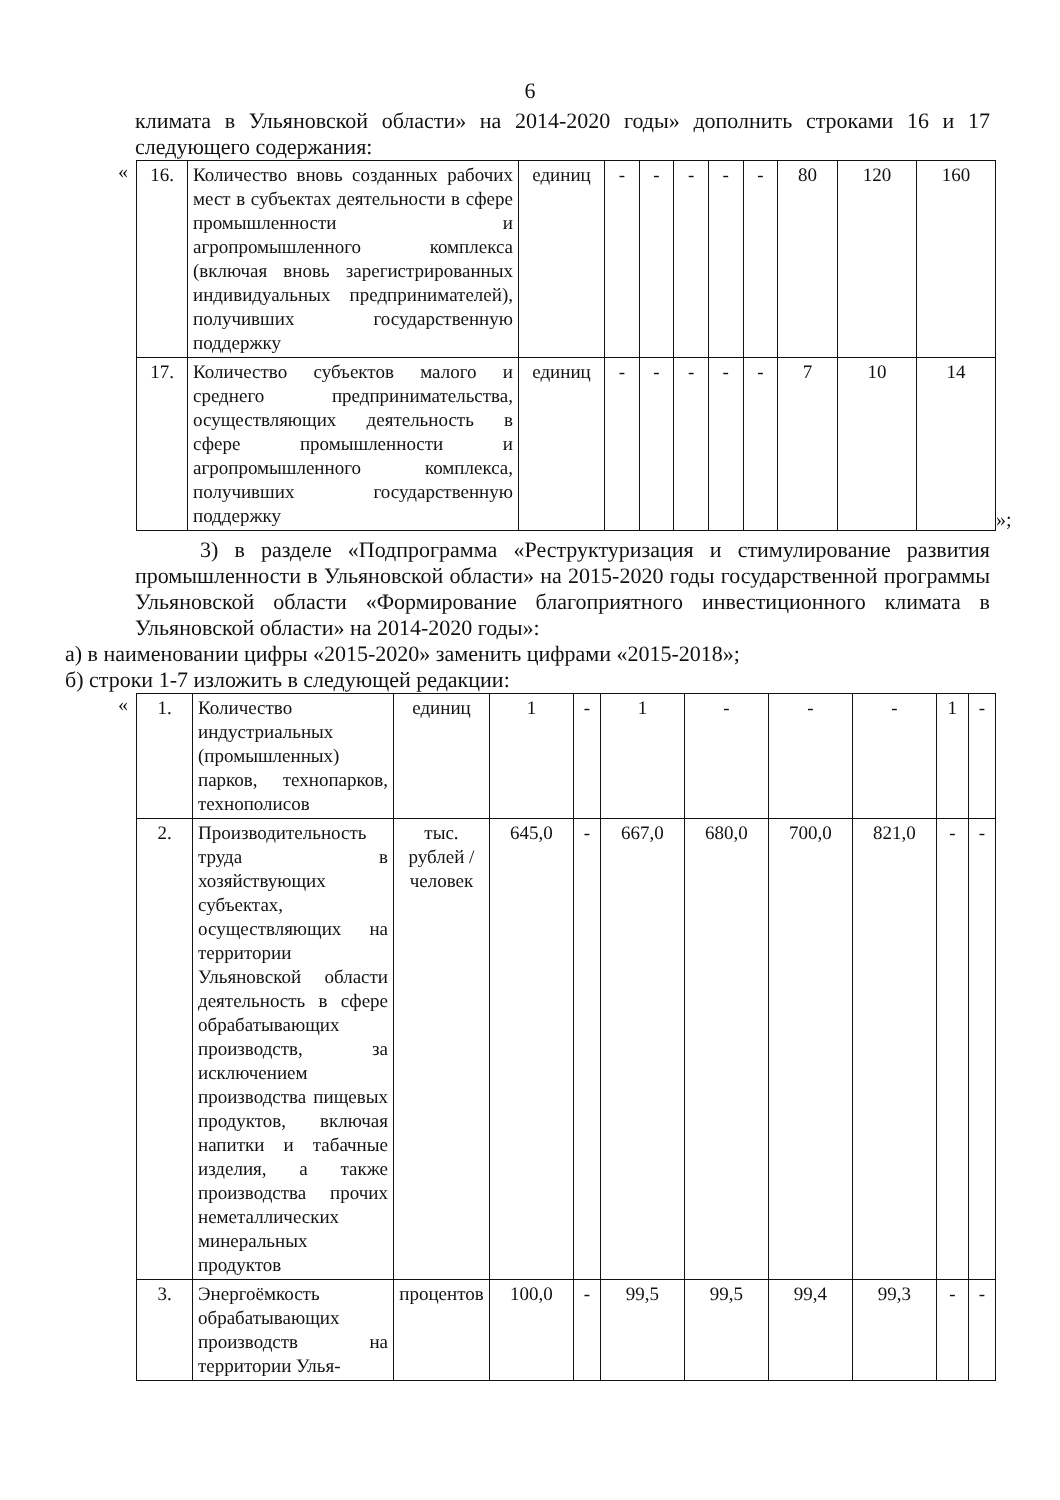6
климата в Ульяновской области» на 2014-2020 годы» дополнить строками 16 и 17 следующего содержания:
«
| 16. | Количество вновь созданных рабочих мест в субъектах деятельности в сфере промышленности и агропромышленного комплекса (включая вновь зарегистрированных индивидуальных предпринимателей), получивших государственную поддержку | единиц | - | - | - | - | - | 80 | 120 | 160 |
| 17. | Количество субъектов малого и среднего предпринимательства, осуществляющих деятельность в сфере промышленности и агропромышленного комплекса, получивших государственную поддержку | единиц | - | - | - | - | - | 7 | 10 | 14 |
»;
3) в разделе «Подпрограмма «Реструктуризация и стимулирование развития промышленности в Ульяновской области» на 2015-2020 годы государственной программы Ульяновской области «Формирование благоприятного инвестиционного климата в Ульяновской области» на 2014-2020 годы»:
а) в наименовании цифры «2015-2020» заменить цифрами «2015-2018»;
б) строки 1-7 изложить в следующей редакции:
«
| 1. | Количество индустриальных (промышленных) парков, технопарков, технополисов | единиц | 1 | - | 1 | - | - | - | 1 | - |
| 2. | Производительность труда в хозяйствующих субъектах, осуществляющих на территории Ульяновской области деятельность в сфере обрабатывающих производств, за исключением производства пищевых продуктов, включая напитки и табачные изделия, а также производства прочих неметаллических минеральных продуктов | тыс. рублей / человек | 645,0 | - | 667,0 | 680,0 | 700,0 | 821,0 | - | - |
| 3. | Энергоёмкость обрабатывающих производств на территории Улья- | процентов | 100,0 | - | 99,5 | 99,5 | 99,4 | 99,3 | - | - |